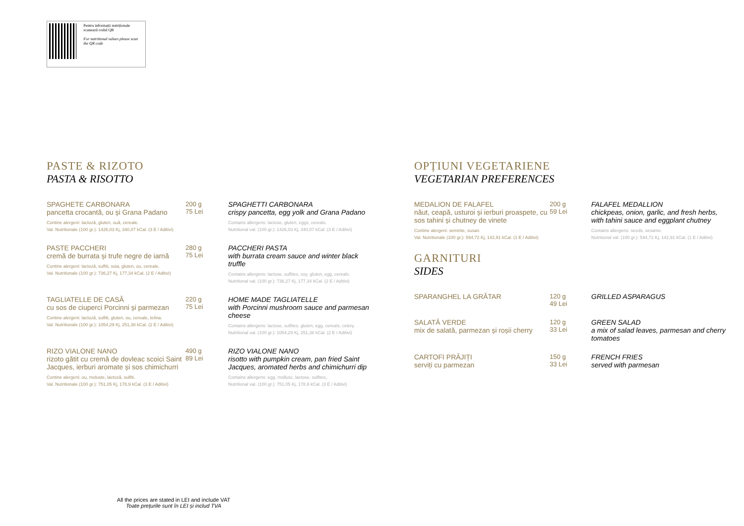Pentru informații nutriționale scanează codul QR
For nutritional values please scan the QR code
PASTE & RIZOTO
PASTA & RISOTTO
SPAGHETE CARBONARA
pancetta crocantă, ou și Grana Padano
Contine alergeni: lactoză, gluten, ouă, cereale.
Val. Nutritionale (100 gr.): 1426,03 Kj, 340,07 kCal. (3 E / Aditivi)
200 g
75 Lei
SPAGHETTI CARBONARA
crispy pancetta, egg yolk and Grana Padano
Contains allergens: lactose, gluten, eggs, cereals.
Nutritional val. (100 gr.): 1426,03 Kj, 340,07 kCal. (3 E / Aditivi)
PASTE PACCHERI
cremă de burrata și trufe negre de iarnă
Contine alergeni: lactoză, sulfiti, soia, gluten, ou, cereale.
Val. Nutritionale (100 gr.): 736,27 Kj, 177,34 kCal. (2 E / Aditivi)
280 g
75 Lei
PACCHERI PASTA
with burrata cream sauce and winter black truffle
Contains allergens: lactose, sulfites, soy, gluten, egg, cereals.
Nutritional val. (100 gr.): 736,27 Kj, 177,34 kCal. (2 E / Aditivi)
TAGLIATELLE DE CASĂ
cu sos de ciuperci Porcinni și parmezan
Contine alergeni: lactoză, sulfiti, gluten, ou, cereale, telina.
Val. Nutritionale (100 gr.): 1054,29 Kj, 251,38 kCal. (2 E / Aditivi)
220 g
75 Lei
HOME MADE TAGLIATELLE
with Porcinni mushroom sauce and parmesan cheese
Contains allergens: lactose, sulfites, gluten, egg, cereals, celery.
Nutritional val. (100 gr.): 1054,29 Kj, 251,38 kCal. (2 E / Aditivi)
RIZO VIALONE NANO
rizoto gătit cu cremă de dovleac scoici Saint Jacques, ierburi aromate și sos chimichurri
Contine alergeni: ou, moluste, lactoză, sulfiti.
Val. Nutritionale (100 gr.): 751,05 Kj, 178,9 kCal. (3 E / Aditivi)
490 g
89 Lei
RIZO VIALONE NANO
risotto with pumpkin cream, pan fried Saint Jacques, aromated herbs and chimichurri dip
Contains allergens: egg, mollusc, lactose, sulfites,.
Nutritional val. (100 gr.): 751,05 Kj, 178,9 kCal. (3 E / Aditivi)
OPȚIUNI VEGETARIENE
VEGETARIAN PREFERENCES
MEDALION DE FALAFEL
năut, ceapă, usturoi și ierburi proaspete, cu sos tahini și chutney de vinete
Contine alergeni: seminte, susan.
Val. Nutritionale (100 gr.): 594,72 Kj, 142,91 kCal. (1 E / Aditivi)
200 g
59 Lei
FALAFEL MEDALLION
chickpeas, onion, garlic, and fresh herbs, with tahini sauce and eggplant chutney
Contains allergens: seeds, sesame.
Nutritional val. (100 gr.): 594,72 Kj, 142,91 kCal. (1 E / Aditivi)
GARNITURI
SIDES
SPARANGHEL LA GRĂTAR 120 g
49 Lei
GRILLED ASPARAGUS
SALATĂ VERDE
mix de salată, parmezan și roșii cherry
120 g
33 Lei
GREEN SALAD
a mix of salad leaves, parmesan and cherry tomatoes
CARTOFI PRĂJIȚI
serviți cu parmezan
150 g
33 Lei
FRENCH FRIES
served with parmesan
All the prices are stated in LEI and include VAT
Toate prețurile sunt în LEI și includ TVA